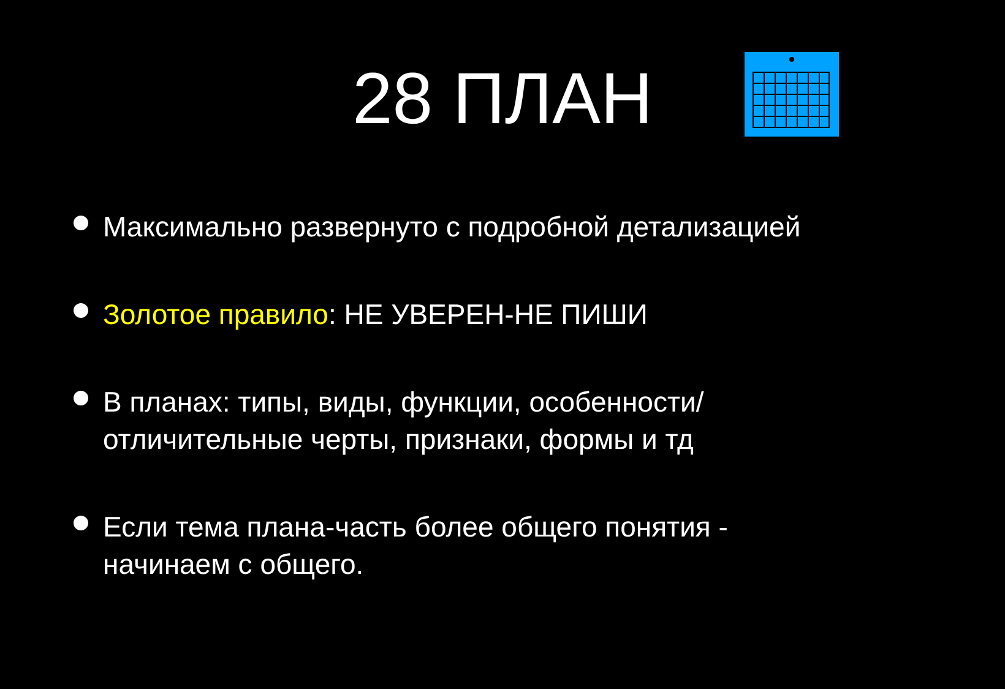28 ПЛАН
Максимально развернуто с подробной детализацией
Золотое правило: НЕ УВЕРЕН-НЕ ПИШИ
В планах: типы, виды, функции, особенности/отличительные черты, признаки, формы и тд
Если тема плана-часть более общего понятия - начинаем с общего.